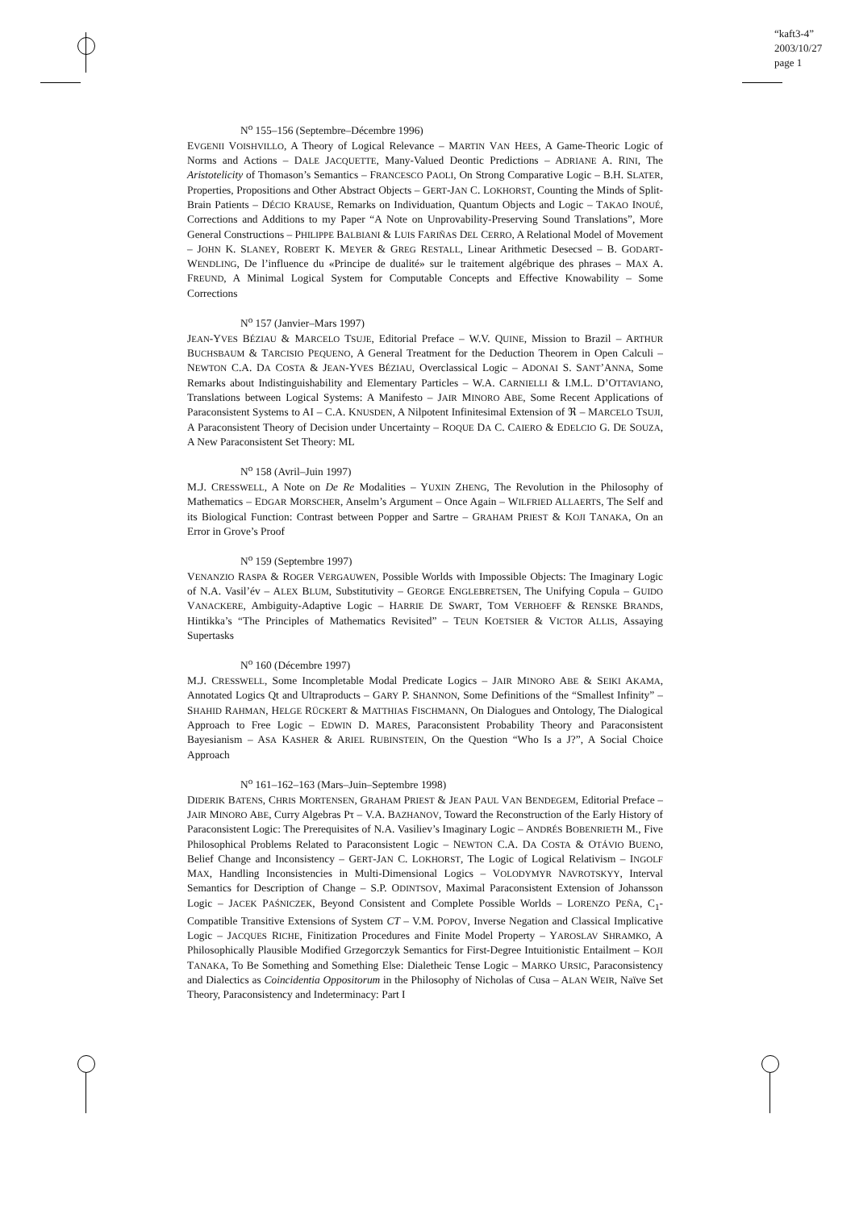“kaft3-4”
2003/10/27
page 1
N<sup>o</sup> 155–156 (Septembre–Décembre 1996)
EVGENII VOISHVILLO, A Theory of Logical Relevance – MARTIN VAN HEES, A Game-Theoric Logic of Norms and Actions – DALE JACQUETTE, Many-Valued Deontic Predictions – ADRIANE A. RINI, The Aristotelicity of Thomason’s Semantics – FRANCESCO PAOLI, On Strong Comparative Logic – B.H. SLATER, Properties, Propositions and Other Abstract Objects – GERT-JAN C. LOKHORST, Counting the Minds of Split-Brain Patients – DÉCIO KRAUSE, Remarks on Individuation, Quantum Objects and Logic – TAKAO INOUÉ, Corrections and Additions to my Paper “A Note on Unprovability-Preserving Sound Translations”, More General Constructions – PHILIPPE BALBIANI & LUIS FARIÑAS DEL CERRO, A Relational Model of Movement – JOHN K. SLANEY, ROBERT K. MEYER & GREG RESTALL, Linear Arithmetic Desecsed – B. GODART-WENDLING, De l’influence du «Principe de dualité» sur le traitement algébrique des phrases – MAX A. FREUND, A Minimal Logical System for Computable Concepts and Effective Knowability – Some Corrections
N<sup>o</sup> 157 (Janvier–Mars 1997)
JEAN-YVES BÉZIAU & MARCELO TSUJE, Editorial Preface – W.V. QUINE, Mission to Brazil – ARTHUR BUCHSBAUM & TARCISIO PEQUENO, A General Treatment for the Deduction Theorem in Open Calculi – NEWTON C.A. DA COSTA & JEAN-YVES BÉZIAU, Overclassical Logic – ADONAI S. SANT’ANNA, Some Remarks about Indistinguishability and Elementary Particles – W.A. CARNIELLI & I.M.L. D’OTTAVIANO, Translations between Logical Systems: A Manifesto – JAIR MINORO ABE, Some Recent Applications of Paraconsistent Systems to AI – C.A. KNUSDEN, A Nilpotent Infinitesimal Extension of ℜ – MARCELO TSUJI, A Paraconsistent Theory of Decision under Uncertainty – ROQUE DA C. CAIERO & EDELCIO G. DE SOUZA, A New Paraconsistent Set Theory: ML
N<sup>o</sup> 158 (Avril–Juin 1997)
M.J. CRESSWELL, A Note on De Re Modalities – YUXIN ZHENG, The Revolution in the Philosophy of Mathematics – EDGAR MORSCHER, Anselm’s Argument – Once Again – WILFRIED ALLAERTS, The Self and its Biological Function: Contrast between Popper and Sartre – GRAHAM PRIEST & KOJI TANAKA, On an Error in Grove’s Proof
N<sup>o</sup> 159 (Septembre 1997)
VENANZIO RASPA & ROGER VERGAUWEN, Possible Worlds with Impossible Objects: The Imaginary Logic of N.A. Vasil’év – ALEX BLUM, Substitutivity – GEORGE ENGLEBRETSEN, The Unifying Copula – GUIDO VANACKERE, Ambiguity-Adaptive Logic – HARRIE DE SWART, TOM VERHOEFF & RENSKE BRANDS, Hintikka’s “The Principles of Mathematics Revisited” – TEUN KOETSIER & VICTOR ALLIS, Assaying Supertasks
N<sup>o</sup> 160 (Décembre 1997)
M.J. CRESSWELL, Some Incompletable Modal Predicate Logics – JAIR MINORO ABE & SEIKI AKAMA, Annotated Logics Qt and Ultraproducts – GARY P. SHANNON, Some Definitions of the “Smallest Infinity” – SHAHID RAHMAN, HELGE RÜCKERT & MATTHIAS FISCHMANN, On Dialogues and Ontology, The Dialogical Approach to Free Logic – EDWIN D. MARES, Paraconsistent Probability Theory and Paraconsistent Bayesianism – ASA KASHER & ARIEL RUBINSTEIN, On the Question “Who Is a J?”, A Social Choice Approach
N<sup>o</sup> 161–162–163 (Mars–Juin–Septembre 1998)
DIDERIK BATENS, CHRIS MORTENSEN, GRAHAM PRIEST & JEAN PAUL VAN BENDEGEM, Editorial Preface – JAIR MINORO ABE, Curry Algebras Pτ – V.A. BAZHANOV, Toward the Reconstruction of the Early History of Paraconsistent Logic: The Prerequisites of N.A. Vasiliev’s Imaginary Logic – ANDRÉS BOBENRIETH M., Five Philosophical Problems Related to Paraconsistent Logic – NEWTON C.A. DA COSTA & OTÁVIO BUENO, Belief Change and Inconsistency – GERT-JAN C. LOKHORST, The Logic of Logical Relativism – INGOLF MAX, Handling Inconsistencies in Multi-Dimensional Logics – VOLODYMYR NAVROTSKYY, Interval Semantics for Description of Change – S.P. ODINTSOV, Maximal Paraconsistent Extension of Johansson Logic – JACEK PAŚNICZEK, Beyond Consistent and Complete Possible Worlds – LORENZO PEÑA, C<sub>1</sub>-Compatible Transitive Extensions of System CT – V.M. POPOV, Inverse Negation and Classical Implicative Logic – JACQUES RICHE, Finitization Procedures and Finite Model Property – YAROSLAV SHRAMKO, A Philosophically Plausible Modified Grzegorczyk Semantics for First-Degree Intuitionistic Entailment – KOJI TANAKA, To Be Something and Something Else: Dialetheic Tense Logic – MARKO URSIC, Paraconsistency and Dialectics as Coincidentia Oppositorum in the Philosophy of Nicholas of Cusa – ALAN WEIR, Naïve Set Theory, Paraconsistency and Indeterminacy: Part I